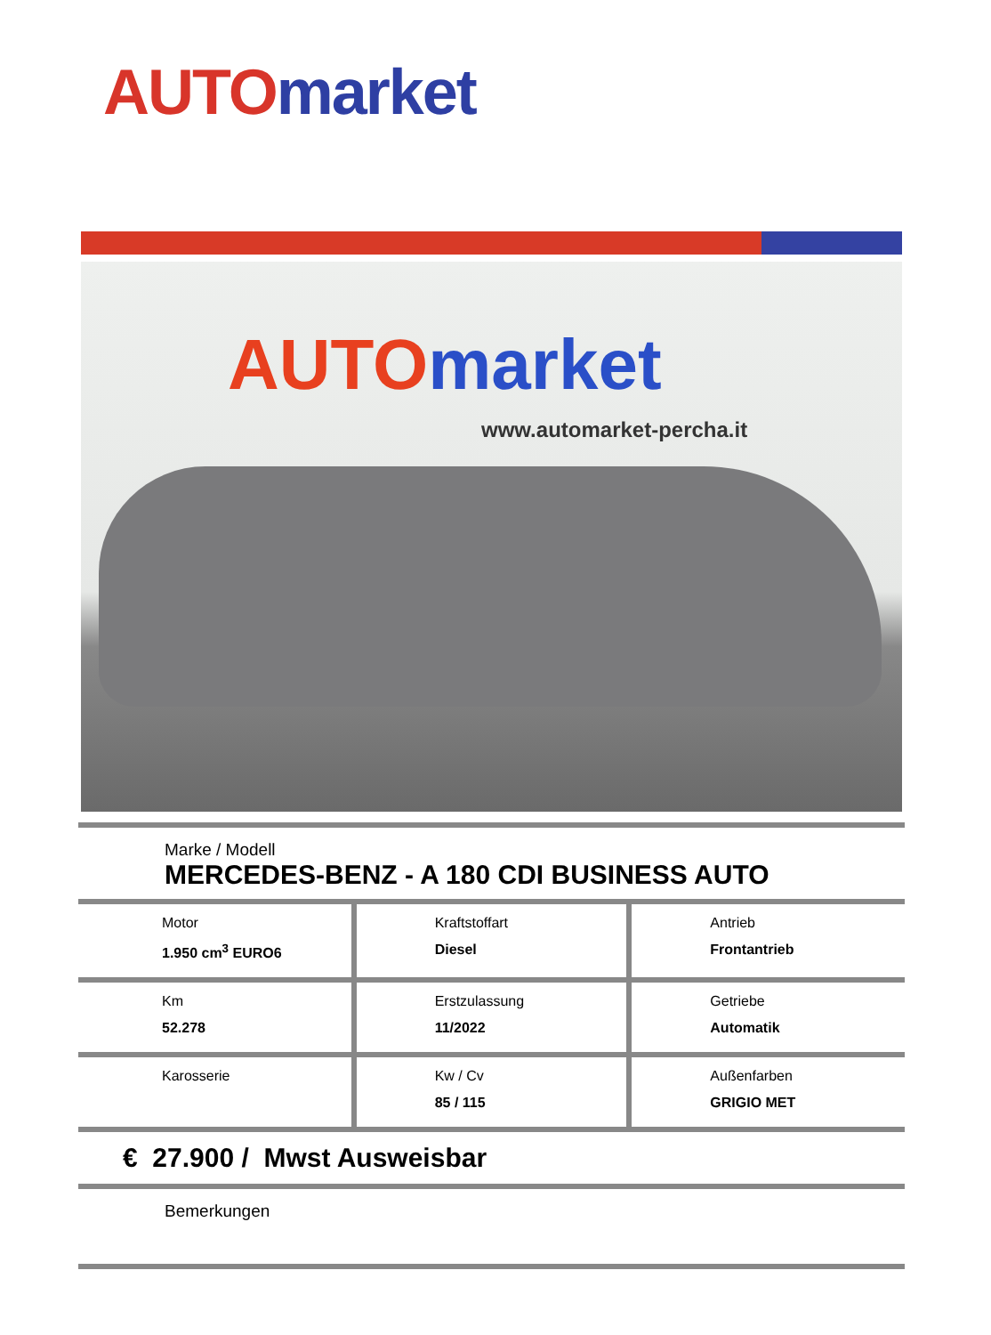AUTO market
AUTO market
www.automarket-percha.it
Marke / Modell
MERCEDES-BENZ - A 180 CDI BUSINESS AUTO
| Motor 1.950 cm<sup>3</sup> EURO6 | Kraftstoffart Diesel | Antrieb Frontantrieb |
| Km 52.278 | Erstzulassung 11/2022 | Getriebe Automatik |
| Karosserie | Kw / Cv 85 / 115 | Außenfarben GRIGIO MET |
€ 27.900 / Mwst Ausweisbar
Bemerkungen